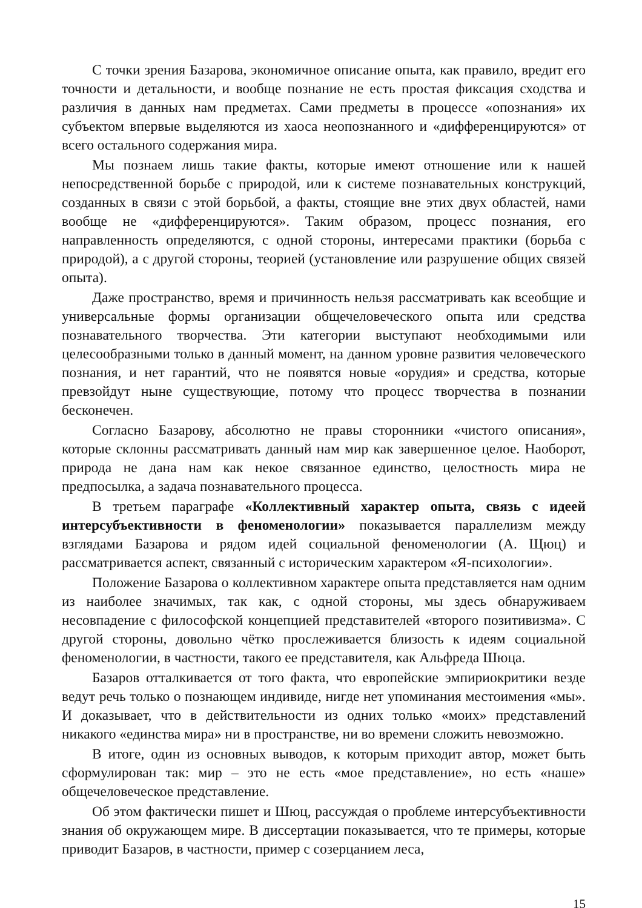С точки зрения Базарова, экономичное описание опыта, как правило, вредит его точности и детальности, и вообще познание не есть простая фиксация сходства и различия в данных нам предметах. Сами предметы в процессе «опознания» их субъектом впервые выделяются из хаоса неопознанного и «дифференцируются» от всего остального содержания мира.
Мы познаем лишь такие факты, которые имеют отношение или к нашей непосредственной борьбе с природой, или к системе познавательных конструкций, созданных в связи с этой борьбой, а факты, стоящие вне этих двух областей, нами вообще не «дифференцируются». Таким образом, процесс познания, его направленность определяются, с одной стороны, интересами практики (борьба с природой), а с другой стороны, теорией (установление или разрушение общих связей опыта).
Даже пространство, время и причинность нельзя рассматривать как всеобщие и универсальные формы организации общечеловеческого опыта или средства познавательного творчества. Эти категории выступают необходимыми или целесообразными только в данный момент, на данном уровне развития человеческого познания, и нет гарантий, что не появятся новые «орудия» и средства, которые превзойдут ныне существующие, потому что процесс творчества в познании бесконечен.
Согласно Базарову, абсолютно не правы сторонники «чистого описания», которые склонны рассматривать данный нам мир как завершенное целое. Наоборот, природа не дана нам как некое связанное единство, целостность мира не предпосылка, а задача познавательного процесса.
В третьем параграфе «Коллективный характер опыта, связь с идеей интерсубъективности в феноменологии» показывается параллелизм между взглядами Базарова и рядом идей социальной феноменологии (А. Щюц) и рассматривается аспект, связанный с историческим характером «Я-психологии».
Положение Базарова о коллективном характере опыта представляется нам одним из наиболее значимых, так как, с одной стороны, мы здесь обнаруживаем несовпадение с философской концепцией представителей «второго позитивизма». С другой стороны, довольно чётко прослеживается близость к идеям социальной феноменологии, в частности, такого ее представителя, как Альфреда Шюца.
Базаров отталкивается от того факта, что европейские эмпириокритики везде ведут речь только о познающем индивиде, нигде нет упоминания местоимения «мы». И доказывает, что в действительности из одних только «моих» представлений никакого «единства мира» ни в пространстве, ни во времени сложить невозможно.
В итоге, один из основных выводов, к которым приходит автор, может быть сформулирован так: мир – это не есть «мое представление», но есть «наше» общечеловеческое представление.
Об этом фактически пишет и Шюц, рассуждая о проблеме интерсубъективности знания об окружающем мире. В диссертации показывается, что те примеры, которые приводит Базаров, в частности, пример с созерцанием леса,
15